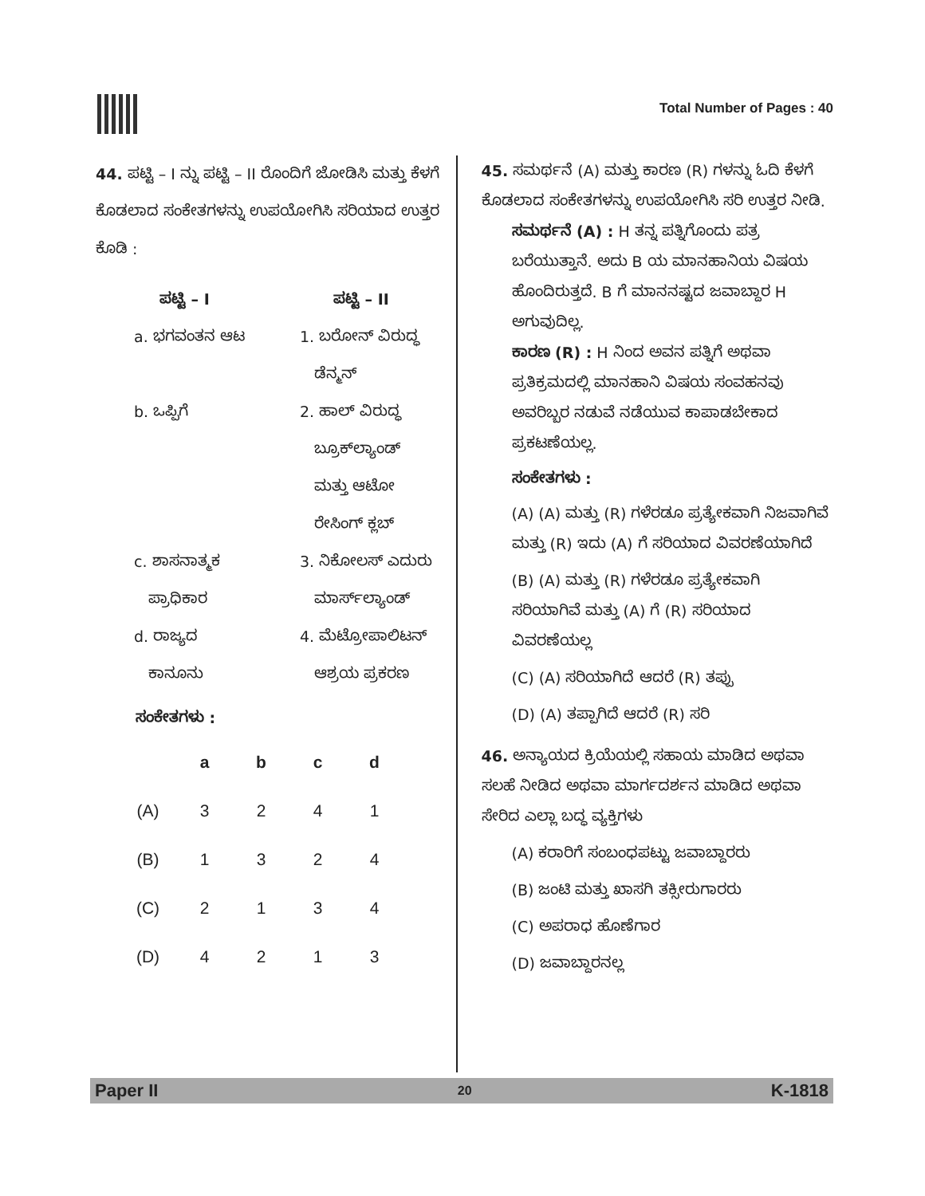Total Number of Pages : 40
44. ಪಟ್ಟಿ – I ನ್ನು ಪಟ್ಟಿ – II ರೊಂದಿಗೆ ಜೋಡಿಸಿ ಮತ್ತು ಕೆಳಗೆ ಕೊಡಲಾದ ಸಂಕೇತಗಳನ್ನು ಉಪಯೋಗಿಸಿ ಸರಿಯಾದ ಉತ್ತರ ಕೊಡಿ :
| ಪಟ್ಟಿ – I | ಪಟ್ಟಿ – II |
| --- | --- |
| a. ಭಗವಂತನ ಆಟ | 1. ಬರೋನ್ ವಿರುದ್ಧ ಡೆನ್ಮನ್ |
| b. ಒಪ್ಪಿಗೆ | 2. ಹಾಲ್ ವಿರುದ್ಧ ಬ್ರೂಕ್‌ಲ್ಯಾಂಡ್ ಮತ್ತು ಆಟೋ ರೇಸಿಂಗ್ ಕ್ಲಬ್ |
| c. ಶಾಸನಾತ್ಮಕ ಪ್ರಾಧಿಕಾರ | 3. ನಿಕೋಲಸ್ ಎದುರು ಮಾರ್ಸ್‌ಲ್ಯಾಂಡ್ |
| d. ರಾಜ್ಯದ ಕಾನೂನು | 4. ಮೆಟ್ರೋಪಾಲಿಟನ್ ಆಶ್ರಯ ಪ್ರಕರಣ |
ಸಂಕೇತಗಳು :
| | a | b | c | d |
| (A) | 3 | 2 | 4 | 1 |
| (B) | 1 | 3 | 2 | 4 |
| (C) | 2 | 1 | 3 | 4 |
| (D) | 4 | 2 | 1 | 3 |
45. ಸಮರ್ಥನೆ (A) ಮತ್ತು ಕಾರಣ (R) ಗಳನ್ನು ಓದಿ ಕೆಳಗೆ ಕೊಡಲಾದ ಸಂಕೇತಗಳನ್ನು ಉಪಯೋಗಿಸಿ ಸರಿ ಉತ್ತರ ನೀಡಿ.
ಸಮರ್ಥನೆ (A) : H ತನ್ನ ಪತ್ನಿಗೊಂದು ಪತ್ರ ಬರೆಯುತ್ತಾನೆ. ಅದು B ಯ ಮಾನಹಾನಿಯ ವಿಷಯ ಹೊಂದಿರುತ್ತದೆ. B ಗೆ ಮಾನನಷ್ಟದ ಜವಾಬ್ದಾರ H ಅಗುವುದಿಲ್ಲ.
ಕಾರಣ (R) : H ನಿಂದ ಅವನ ಪತ್ನಿಗೆ ಅಥವಾ ಪ್ರತಿಕ್ರಮದಲ್ಲಿ ಮಾನಹಾನಿ ವಿಷಯ ಸಂವಹನವು ಅವರಿಬ್ಬರ ನಡುವೆ ನಡೆಯುವ ಕಾಪಾಡಬೇಕಾದ ಪ್ರಕಟಣೆಯಲ್ಲ.
ಸಂಕೇತಗಳು :
(A) (A) ಮತ್ತು (R) ಗಳೆರಡೂ ಪ್ರತ್ಯೇಕವಾಗಿ ನಿಜವಾಗಿವೆ ಮತ್ತು (R) ಇದು (A) ಗೆ ಸರಿಯಾದ ವಿವರಣೆಯಾಗಿದೆ
(B) (A) ಮತ್ತು (R) ಗಳೆರಡೂ ಪ್ರತ್ಯೇಕವಾಗಿ ಸರಿಯಾಗಿವೆ ಮತ್ತು (A) ಗೆ (R) ಸರಿಯಾದ ವಿವರಣೆಯಲ್ಲ
(C) (A) ಸರಿಯಾಗಿದೆ ಆದರೆ (R) ತಪ್ಪು
(D) (A) ತಪ್ಪಾಗಿದೆ ಆದರೆ (R) ಸರಿ
46. ಅನ್ಯಾಯದ ಕ್ರಿಯೆಯಲ್ಲಿ ಸಹಾಯ ಮಾಡಿದ ಅಥವಾ ಸಲಹೆ ನೀಡಿದ ಅಥವಾ ಮಾರ್ಗದರ್ಶನ ಮಾಡಿದ ಅಥವಾ ಸೇರಿದ ಎಲ್ಲಾ ಬದ್ಧ ವ್ಯಕ್ತಿಗಳು
(A) ಕರಾರಿಗೆ ಸಂಬಂಧಪಟ್ಟು ಜವಾಬ್ದಾರರು
(B) ಜಂಟಿ ಮತ್ತು ಖಾಸಗಿ ತಕ್ಸೀರುಗಾರರು
(C) ಅಪರಾಧ ಹೊಣೆಗಾರ
(D) ಜವಾಬ್ದಾರನಲ್ಲ
Paper II 20 K-1818